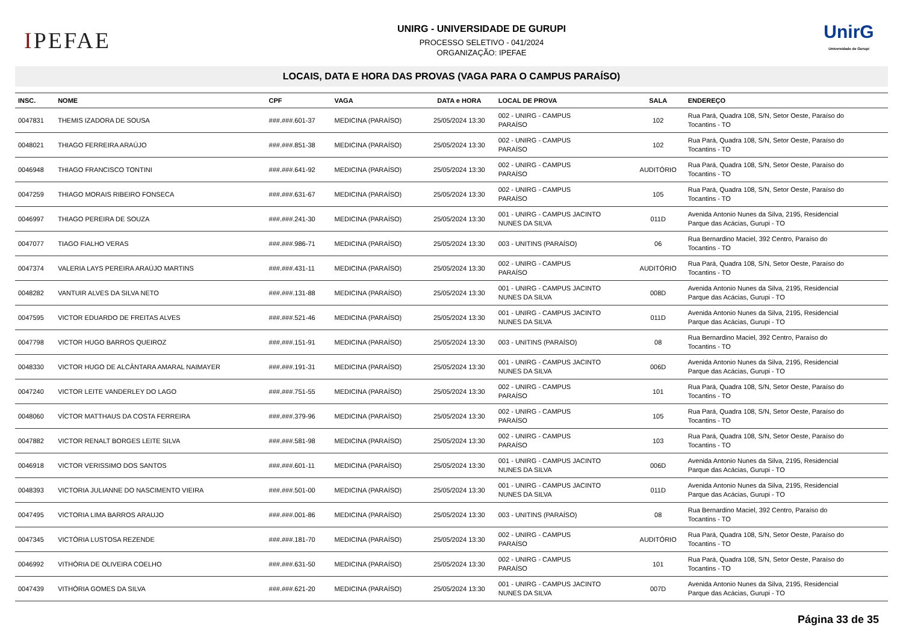IPEFAE
UNIRG - UNIVERSIDADE DE GURUPI
PROCESSO SELETIVO - 041/2024
ORGANIZAÇÃO: IPEFAE
UnirG
Universidade de Gurupi
LOCAIS, DATA E HORA DAS PROVAS (VAGA PARA O CAMPUS PARAÍSO)
| INSC. | NOME | CPF | VAGA | DATA e HORA | LOCAL DE PROVA | SALA | ENDEREÇO |
| --- | --- | --- | --- | --- | --- | --- | --- |
| 0047831 | THEMIS IZADORA DE SOUSA | ###.###.601-37 | MEDICINA (PARAÍSO) | 25/05/2024 13:30 | 002 - UNIRG - CAMPUS PARAÍSO | 102 | Rua Pará, Quadra 108, S/N, Setor Oeste, Paraíso do Tocantins - TO |
| 0048021 | THIAGO FERREIRA ARAÚJO | ###.###.851-38 | MEDICINA (PARAÍSO) | 25/05/2024 13:30 | 002 - UNIRG - CAMPUS PARAÍSO | 102 | Rua Pará, Quadra 108, S/N, Setor Oeste, Paraíso do Tocantins - TO |
| 0046948 | THIAGO FRANCISCO TONTINI | ###.###.641-92 | MEDICINA (PARAÍSO) | 25/05/2024 13:30 | 002 - UNIRG - CAMPUS PARAÍSO | AUDITÓRIO | Rua Pará, Quadra 108, S/N, Setor Oeste, Paraíso do Tocantins - TO |
| 0047259 | THIAGO MORAIS RIBEIRO FONSECA | ###.###.631-67 | MEDICINA (PARAÍSO) | 25/05/2024 13:30 | 002 - UNIRG - CAMPUS PARAÍSO | 105 | Rua Pará, Quadra 108, S/N, Setor Oeste, Paraíso do Tocantins - TO |
| 0046997 | THIAGO PEREIRA DE SOUZA | ###.###.241-30 | MEDICINA (PARAÍSO) | 25/05/2024 13:30 | 001 - UNIRG - CAMPUS JACINTO NUNES DA SILVA | 011D | Avenida Antonio Nunes da Silva, 2195, Residencial Parque das Acácias, Gurupi - TO |
| 0047077 | TIAGO FIALHO VERAS | ###.###.986-71 | MEDICINA (PARAÍSO) | 25/05/2024 13:30 | 003 - UNITINS (PARAÍSO) | 06 | Rua Bernardino Maciel, 392 Centro, Paraíso do Tocantins - TO |
| 0047374 | VALERIA LAYS PEREIRA ARAÚJO MARTINS | ###.###.431-11 | MEDICINA (PARAÍSO) | 25/05/2024 13:30 | 002 - UNIRG - CAMPUS PARAÍSO | AUDITÓRIO | Rua Pará, Quadra 108, S/N, Setor Oeste, Paraíso do Tocantins - TO |
| 0048282 | VANTUIR ALVES DA SILVA NETO | ###.###.131-88 | MEDICINA (PARAÍSO) | 25/05/2024 13:30 | 001 - UNIRG - CAMPUS JACINTO NUNES DA SILVA | 008D | Avenida Antonio Nunes da Silva, 2195, Residencial Parque das Acácias, Gurupi - TO |
| 0047595 | VICTOR EDUARDO DE FREITAS ALVES | ###.###.521-46 | MEDICINA (PARAÍSO) | 25/05/2024 13:30 | 001 - UNIRG - CAMPUS JACINTO NUNES DA SILVA | 011D | Avenida Antonio Nunes da Silva, 2195, Residencial Parque das Acácias, Gurupi - TO |
| 0047798 | VICTOR HUGO BARROS QUEIROZ | ###.###.151-91 | MEDICINA (PARAÍSO) | 25/05/2024 13:30 | 003 - UNITINS (PARAÍSO) | 08 | Rua Bernardino Maciel, 392 Centro, Paraíso do Tocantins - TO |
| 0048330 | VICTOR HUGO DE ALCÂNTARA AMARAL NAIMAYER | ###.###.191-31 | MEDICINA (PARAÍSO) | 25/05/2024 13:30 | 001 - UNIRG - CAMPUS JACINTO NUNES DA SILVA | 006D | Avenida Antonio Nunes da Silva, 2195, Residencial Parque das Acácias, Gurupi - TO |
| 0047240 | VICTOR LEITE VANDERLEY DO LAGO | ###.###.751-55 | MEDICINA (PARAÍSO) | 25/05/2024 13:30 | 002 - UNIRG - CAMPUS PARAÍSO | 101 | Rua Pará, Quadra 108, S/N, Setor Oeste, Paraíso do Tocantins - TO |
| 0048060 | VÍCTOR MATTHAUS DA COSTA FERREIRA | ###.###.379-96 | MEDICINA (PARAÍSO) | 25/05/2024 13:30 | 002 - UNIRG - CAMPUS PARAÍSO | 105 | Rua Pará, Quadra 108, S/N, Setor Oeste, Paraíso do Tocantins - TO |
| 0047882 | VICTOR RENALT BORGES LEITE SILVA | ###.###.581-98 | MEDICINA (PARAÍSO) | 25/05/2024 13:30 | 002 - UNIRG - CAMPUS PARAÍSO | 103 | Rua Pará, Quadra 108, S/N, Setor Oeste, Paraíso do Tocantins - TO |
| 0046918 | VICTOR VERISSIMO DOS SANTOS | ###.###.601-11 | MEDICINA (PARAÍSO) | 25/05/2024 13:30 | 001 - UNIRG - CAMPUS JACINTO NUNES DA SILVA | 006D | Avenida Antonio Nunes da Silva, 2195, Residencial Parque das Acácias, Gurupi - TO |
| 0048393 | VICTORIA JULIANNE DO NASCIMENTO VIEIRA | ###.###.501-00 | MEDICINA (PARAÍSO) | 25/05/2024 13:30 | 001 - UNIRG - CAMPUS JACINTO NUNES DA SILVA | 011D | Avenida Antonio Nunes da Silva, 2195, Residencial Parque das Acácias, Gurupi - TO |
| 0047495 | VICTORIA LIMA BARROS ARAUJO | ###.###.001-86 | MEDICINA (PARAÍSO) | 25/05/2024 13:30 | 003 - UNITINS (PARAÍSO) | 08 | Rua Bernardino Maciel, 392 Centro, Paraíso do Tocantins - TO |
| 0047345 | VICTÓRIA LUSTOSA REZENDE | ###.###.181-70 | MEDICINA (PARAÍSO) | 25/05/2024 13:30 | 002 - UNIRG - CAMPUS PARAÍSO | AUDITÓRIO | Rua Pará, Quadra 108, S/N, Setor Oeste, Paraíso do Tocantins - TO |
| 0046992 | VITHÓRIA DE OLIVEIRA COELHO | ###.###.631-50 | MEDICINA (PARAÍSO) | 25/05/2024 13:30 | 002 - UNIRG - CAMPUS PARAÍSO | 101 | Rua Pará, Quadra 108, S/N, Setor Oeste, Paraíso do Tocantins - TO |
| 0047439 | VITHÓRIA GOMES DA SILVA | ###.###.621-20 | MEDICINA (PARAÍSO) | 25/05/2024 13:30 | 001 - UNIRG - CAMPUS JACINTO NUNES DA SILVA | 007D | Avenida Antonio Nunes da Silva, 2195, Residencial Parque das Acácias, Gurupi - TO |
Página 33 de 35